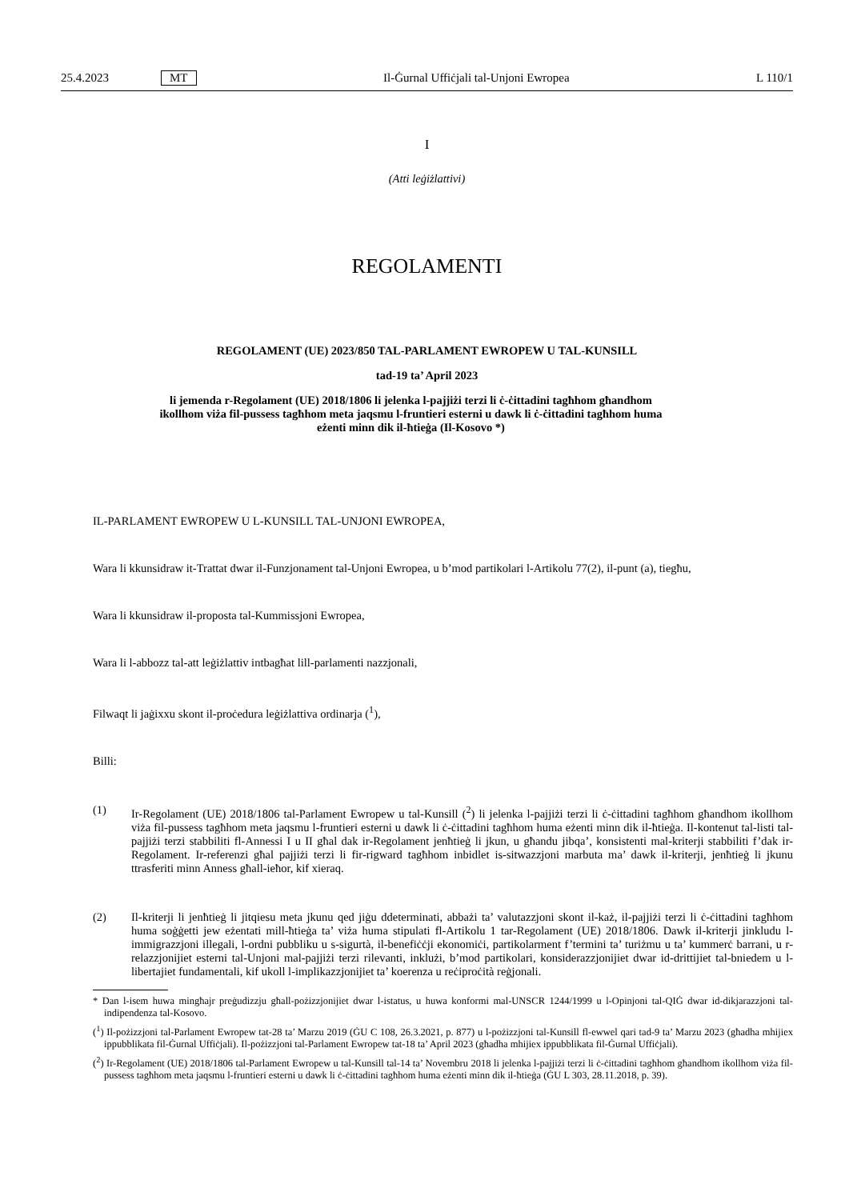25.4.2023 MT Il-Ġurnal Uffiċjali tal-Unjoni Ewropea L 110/1
I
(Atti leġiżlattivi)
REGOLAMENTI
REGOLAMENT (UE) 2023/850 TAL-PARLAMENT EWROPEW U TAL-KUNSILL
tad-19 ta’ April 2023
li jemenda r-Regolament (UE) 2018/1806 li jelenka l-pajjiżi terzi li ċ-ċittadini tagħhom għandhom ikollhom viża fil-pussess tagħhom meta jaqsmu l-fruntieri esterni u dawk li ċ-ċittadini tagħhom huma eżenti minn dik il-ħtieġa (Il-Kosovo *)
IL-PARLAMENT EWROPEW U L-KUNSILL TAL-UNJONI EWROPEA,
Wara li kkunsidraw it-Trattat dwar il-Funzjonament tal-Unjoni Ewropea, u b’mod partikolari l-Artikolu 77(2), il-punt (a), tiegħu,
Wara li kkunsidraw il-proposta tal-Kummissjoni Ewropea,
Wara li l-abbozz tal-att leġiżlattiv intbagħat lill-parlamenti nazzjonali,
Filwaqt li jaġixxu skont il-proċedura leġiżlattiva ordinarja (<sup>1</sup>),
Billi:
(1) Ir-Regolament (UE) 2018/1806 tal-Parlament Ewropew u tal-Kunsill (<sup>2</sup>) li jelenka l-pajjiżi terzi li ċ-ċittadini tagħhom għandhom ikollhom viża fil-pussess tagħhom meta jaqsmu l-fruntieri esterni u dawk li ċ-ċittadini tagħhom huma eżenti minn dik il-ħtieġa. Il-kontenut tal-listi tal-pajjiżi terzi stabbiliti fl-Annessi I u II għal dak ir-Regolament jenħtieġ li jkun, u għandu jibqa’, konsistenti mal-kriterji stabbiliti f’dak ir-Regolament. Ir-referenzi għal pajjiżi terzi li fir-rigward tagħhom inbidlet is-sitwazzjoni marbuta ma’ dawk il-kriterji, jenħtieġ li jkunu ttrasferiti minn Anness għall-ieħor, kif xieraq.
(2) Il-kriterji li jenħtieġ li jitqiesu meta jkunu qed jiġu ddeterminati, abbażi ta’ valutazzjoni skont il-każ, il-pajjiżi terzi li ċ-ċittadini tagħhom huma soġġetti jew eżentati mill-ħtieġa ta’ viża huma stipulati fl-Artikolu 1 tar-Regolament (UE) 2018/1806. Dawk il-kriterji jinkludu l-immigrazzjoni illegali, l-ordni pubbliku u s-sigurtà, il-benefiċċji ekonomiċi, partikolarment f’termini ta’ turiżmu u ta’ kummerċ barrani, u r-relazzjonijiet esterni tal-Unjoni mal-pajjiżi terzi rilevanti, inklużi, b’mod partikolari, konsiderazzjonijiet dwar id-drittijiet tal-bniedem u l-libertajiet fundamentali, kif ukoll l-implikazzjonijiet ta’ koerenza u reċiproċità reġjonali.
* Dan l-isem huwa mingħajr preġudizzju għall-pożizzjonijiet dwar l-istatus, u huwa konformi mal-UNSCR 1244/1999 u l-Opinjoni tal-QIĠ dwar id-dikjarazzjoni tal-indipendenza tal-Kosovo.
(<sup>1</sup>) Il-pożizzjoni tal-Parlament Ewropew tat-28 ta’ Marzu 2019 (ĠU C 108, 26.3.2021, p. 877) u l-pożizzjoni tal-Kunsill fl-ewwel qari tad-9 ta’ Marzu 2023 (għadha mhijiex ippubblikata fil-Ġurnal Uffiċjali). Il-pożizzjoni tal-Parlament Ewropew tat-18 ta’ April 2023 (għadha mhijiex ippubblikata fil-Ġurnal Uffiċjali).
(<sup>2</sup>) Ir-Regolament (UE) 2018/1806 tal-Parlament Ewropew u tal-Kunsill tal-14 ta’ Novembru 2018 li jelenka l-pajjiżi terzi li ċ-ċittadini tagħhom għandhom ikollhom viża fil-pussess tagħhom meta jaqsmu l-fruntieri esterni u dawk li ċ-ċittadini tagħhom huma eżenti minn dik il-ħtieġa (ĠU L 303, 28.11.2018, p. 39).